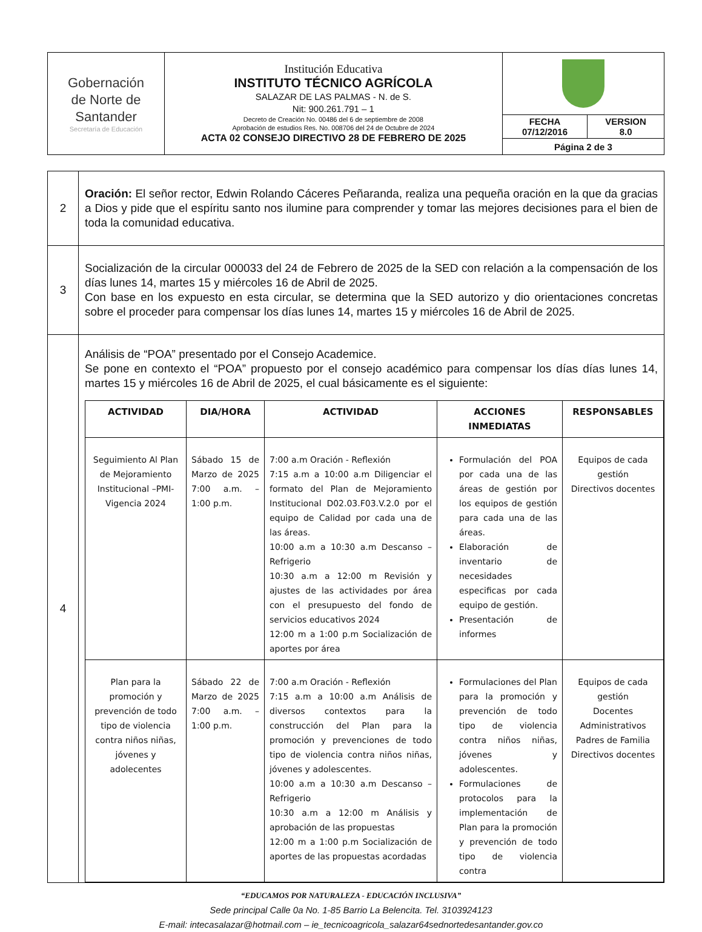| Gobernación de Norte de Santander Secretaría de Educación | Institución Educativa INSTITUTO TÉCNICO AGRÍCOLA SALAZAR DE LAS PALMAS - N. de S. Nit: 900.261.791 – 1 Decreto de Creación No. 00486 del 6 de septiembre de 2008 Aprobación de estudios Res. No. 008706 del 24 de Octubre de 2024 ACTA 02 CONSEJO DIRECTIVO 28 DE FEBRERO DE 2025 | | |
| | | FECHA 07/12/2016 | VERSION 8.0 |
| | | Página 2 de 3 | |
| 2 | Oración: El señor rector, Edwin Rolando Cáceres Peñaranda, realiza una pequeña oración en la que da gracias a Dios y pide que el espíritu santo nos ilumine para comprender y tomar las mejores decisiones para el bien de toda la comunidad educativa. |
| 3 | Socialización de la circular 000033 del 24 de Febrero de 2025 de la SED con relación a la compensación de los días lunes 14, martes 15 y miércoles 16 de Abril de 2025. Con base en los expuesto en esta circular, se determina que la SED autorizo y dio orientaciones concretas sobre el proceder para compensar los días lunes 14, martes 15 y miércoles 16 de Abril de 2025. |
| 4 | Análisis de “POA” presentado por el Consejo Academice. Se pone en contexto el “POA” propuesto por el consejo académico para compensar los días días lunes 14, martes 15 y miércoles 16 de Abril de 2025, el cual básicamente es el siguiente: / ACTIVIDAD / DIA/HORA / ACTIVIDAD / ACCIONES INMEDIATAS / RESPONSABLES / / --- / --- / --- / --- / --- / / Seguimiento Al Plan de Mejoramiento Institucional –PMI- Vigencia 2024 / Sábado 15 de Marzo de 2025 7:00 a.m. – 1:00 p.m. / 7:00 a.m Oración - Reflexión 7:15 a.m a 10:00 a.m Diligenciar el formato del Plan de Mejoramiento Institucional D02.03.F03.V.2.0 por el equipo de Calidad por cada una de las áreas. 10:00 a.m a 10:30 a.m Descanso – Refrigerio 10:30 a.m a 12:00 m Revisión y ajustes de las actividades por área con el presupuesto del fondo de servicios educativos 2024 12:00 m a 1:00 p.m Socialización de aportes por área / Formulación del POA por cada una de las áreas de gestión por los equipos de gestión para cada una de las áreas. Elaboración de inventario de necesidades especificas por cada equipo de gestión. Presentación de informes / Equipos de cada gestión Directivos docentes / / Plan para la promoción y prevención de todo tipo de violencia contra niños niñas, jóvenes y adolecentes / Sábado 22 de Marzo de 2025 7:00 a.m. – 1:00 p.m. / 7:00 a.m Oración - Reflexión 7:15 a.m a 10:00 a.m Análisis de diversos contextos para la construcción del Plan para la promoción y prevenciones de todo tipo de violencia contra niños niñas, jóvenes y adolescentes. 10:00 a.m a 10:30 a.m Descanso – Refrigerio 10:30 a.m a 12:00 m Análisis y aprobación de las propuestas 12:00 m a 1:00 p.m Socialización de aportes de las propuestas acordadas / Formulaciones del Plan para la promoción y prevención de todo tipo de violencia contra niños niñas, jóvenes y adolescentes. Formulaciones de protocolos para la implementación de Plan para la promoción y prevención de todo tipo de violencia contra / Equipos de cada gestión Docentes Administrativos Padres de Familia Directivos docentes / |
“EDUCAMOS POR NATURALEZA - EDUCACIÓN INCLUSIVA”
Sede principal Calle 0a No. 1-85 Barrio La Belencita. Tel. 3103924123
E-mail: intecasalazar@hotmail.com – ie_tecnicoagricola_salazar64sednortedesantander.gov.co